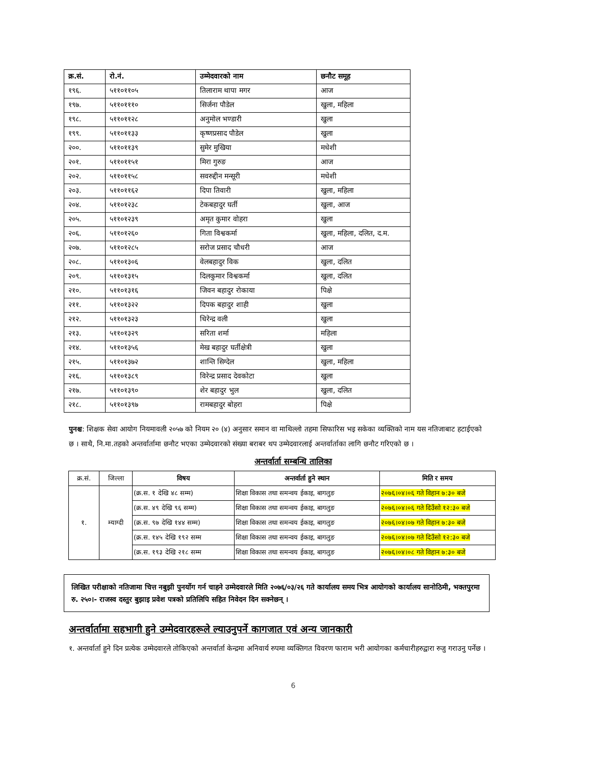| क्र.सं. | रो.नं. | उम्मेदवारको नाम | छनौट समूह |
| --- | --- | --- | --- |
| १९६. | ५११०११०५ | तिलाराम थापा मगर | आज |
| १९७. | ५११०१११० | सिर्जना पौडेल | खुला, महिला |
| १९८. | ५११०११२८ | अनुमोल भण्डारी | खुला |
| १९९. | ५११०११३३ | कृष्णप्रसाद पौडेल | खुला |
| २००. | ५११०११३९ | सुमेर मुखिया | मधेशी |
| २०१. | ५११०११५१ | मिरा गुरुङ | आज |
| २०२. | ५११०११५८ | सवरुद्दीन मन्सूरी | मधेशी |
| २०३. | ५११०११६२ | दिपा तिवारी | खुला, महिला |
| २०४. | ५११०१२३८ | टेकबहादुर घर्ती | खुला, आज |
| २०५. | ५११०१२३९ | अमृत कुमार वोहरा | खुला |
| २०६. | ५११०१२६० | गिता विश्वकर्मा | खुला, महिला, दलित, द.म. |
| २०७. | ५११०१२८५ | सरोज प्रसाद चौधरी | आज |
| २०८. | ५११०१३०६ | वेलबहादुर विक | खुला, दलित |
| २०९. | ५११०१३१५ | दिलकुमार विश्वकर्मा | खुला, दलित |
| २१०. | ५११०१३१६ | जिवन बहादुर रोकाया | पिक्षे |
| २११. | ५११०१३२२ | दिपक बहादुर शाही | खुला |
| २१२. | ५११०१३२३ | धिरेन्द्र वली | खुला |
| २१३. | ५११०१३२९ | सरिता शर्मा | महिला |
| २१४. | ५११०१३५६ | मेख बहादुर घर्तीक्षेत्री | खुला |
| २१५. | ५११०१३७२ | शान्ति सिग्देल | खुला, महिला |
| २१६. | ५११०१३८९ | विरेन्द्र प्रसाद देवकोटा | खुला |
| २१७. | ५११०१३९० | शेर बहादुर भुल | खुला, दलित |
| २१८. | ५११०१३९७ | रामबहादुर बोहरा | पिक्षे |
पुनश्च: शिक्षक सेवा आयोग नियमावली २०५७ को नियम २० (४) अनुसार समान वा माथिल्लो तहमा सिफारिस भइ सकेका व्यक्तिको नाम यस नतिजाबाट हटाईएको छ । साथै, नि.मा.तहको अन्तर्वार्तामा छनौट भएका उम्मेदवारको संख्या बराबर थप उम्मेदवारलाई अन्तर्वार्ताका लागि छनौट गरिएको छ ।
अन्तर्वार्ता सम्बन्धि तालिका
| क्र.सं. | जिल्ला | विषय | अन्तर्वार्ता हुने स्थान | मिति र समय |
| --- | --- | --- | --- | --- |
| १. | म्याग्दी | (क्र.स. १ देखि ४८ सम्म) | शिक्षा विकास तथा समन्वय ईकाइ, बागलुङ | २०७६।०४।०६ गते विहान ७:३० बजे |
| | | (क्र.स. ४९ देखि ९६ सम्म) | शिक्षा विकास तथा समन्वय ईकाइ, बागलुङ | २०७६।०४।०६ गते दिउँसो १२:३० बजे |
| | | (क्र.स. ९७ देखि १४४ सम्म) | शिक्षा विकास तथा समन्वय ईकाइ, बागलुङ | २०७६।०४।०७ गते विहान ७:३० बजे |
| | | (क्र.स. १४५ देखि १९२ सम्म | शिक्षा विकास तथा समन्वय ईकाइ, बागलुङ | २०७६।०४।०७ गते दिउँसो १२:३० बजे |
| | | (क्र.स. १९३ देखि २१८ सम्म | शिक्षा विकास तथा समन्वय ईकाइ, बागलुङ | २०७६।०४।०८ गते विहान ७:३० बजे |
लिखित परीक्षाको नतिजामा चित्त नबुझी पुनर्योग गर्न चाहने उम्मेदवारले मिति २०७६/०३/२६ गते कार्यालय समय भित्र आयोगको कार्यालय सानोठिमी, भक्तपुरमा रु. २५०।- राजस्व दस्तुर बुझाइ प्रवेश पत्रको प्रतिलिपि सहित निवेदन दिन सक्नेछन् ।
अन्तर्वार्तामा सहभागी हुने उम्मेदवारहरूले ल्याउनुपर्ने कागजात एवं अन्य जानकारी
१. अन्तर्वार्ता हुने दिन प्रत्येक उम्मेदवारले तोकिएको अन्तर्वार्ता केन्द्रमा अनिवार्य रुपमा व्यक्तिगत विवरण फाराम भरी आयोगका कर्मचारीहरुद्वारा रुजु गराउनु पर्नेछ ।
6